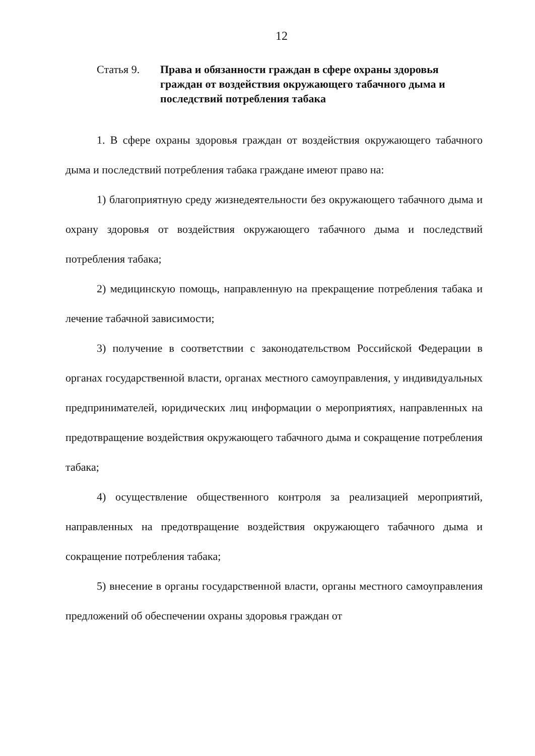12
Статья 9. Права и обязанности граждан в сфере охраны здоровья граждан от воздействия окружающего табачного дыма и последствий потребления табака
1. В сфере охраны здоровья граждан от воздействия окружающего табачного дыма и последствий потребления табака граждане имеют право на:
1) благоприятную среду жизнедеятельности без окружающего табачного дыма и охрану здоровья от воздействия окружающего табачного дыма и последствий потребления табака;
2) медицинскую помощь, направленную на прекращение потребления табака и лечение табачной зависимости;
3) получение в соответствии с законодательством Российской Федерации в органах государственной власти, органах местного самоуправления, у индивидуальных предпринимателей, юридических лиц информации о мероприятиях, направленных на предотвращение воздействия окружающего табачного дыма и сокращение потребления табака;
4) осуществление общественного контроля за реализацией мероприятий, направленных на предотвращение воздействия окружающего табачного дыма и сокращение потребления табака;
5) внесение в органы государственной власти, органы местного самоуправления предложений об обеспечении охраны здоровья граждан от